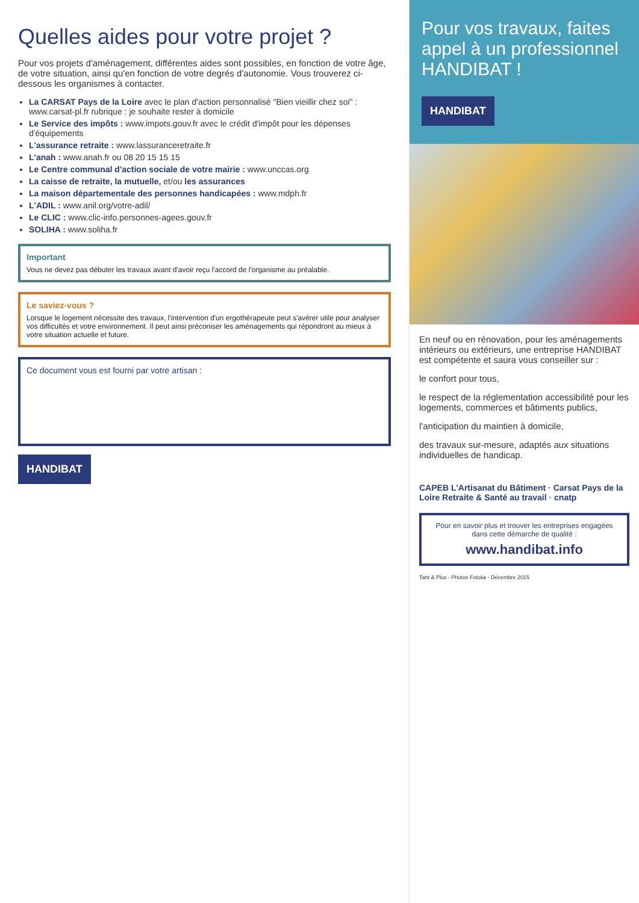Quelles aides pour votre projet ?
Pour vos projets d'aménagement, différentes aides sont possibles, en fonction de votre âge, de votre situation, ainsi qu'en fonction de votre degrés d'autonomie. Vous trouverez ci-dessous les organismes à contacter.
La CARSAT Pays de la Loire avec le plan d'action personnalisé "Bien vieillir chez soi" : www.carsat-pl.fr rubrique : je souhaite rester à domicile
Le Service des impôts : www.impots.gouv.fr avec le crédit d'impôt pour les dépenses d'équipements
L'assurance retraite : www.lassuranceretraite.fr
L'anah : www.anah.fr ou 08 20 15 15 15
Le Centre communal d'action sociale de votre mairie : www.unccas.org
La caisse de retraite, la mutuelle, et/ou les assurances
La maison départementale des personnes handicapées : www.mdph.fr
L'ADIL : www.anil.org/votre-adil/
Le CLIC : www.clic-info.personnes-agees.gouv.fr
SOLIHA : www.soliha.fr
Important
Vous ne devez pas débuter les travaux avant d'avoir reçu l'accord de l'organisme au préalable.
Le saviez-vous ?
Lorsque le logement nécessite des travaux, l'intervention d'un ergothérapeute peut s'avérer utile pour analyser vos difficultés et votre environnement. Il peut ainsi préconiser les aménagements qui répondront au mieux à votre situation actuelle et future.
Ce document vous est fourni par votre artisan :
HANDIBAT
Pour vos travaux, faites appel à un professionnel HANDIBAT !
HANDIBAT
En neuf ou en rénovation, pour les aménagements intérieurs ou extérieurs, une entreprise HANDIBAT est compétente et saura vous conseiller sur :
le confort pour tous,
le respect de la réglementation accessibilité pour les logements, commerces et bâtiments publics,
l'anticipation du maintien à domicile,
des travaux sur-mesure, adaptés aux situations individuelles de handicap.
CAPEB L'Artisanat du Bâtiment · Carsat Pays de la Loire Retraite & Santé au travail · cnatp
Pour en savoir plus et trouver les entreprises engagées dans cette démarche de qualité :
www.handibat.info
Tant & Plus - Photos Fotolia - Décembre 2015